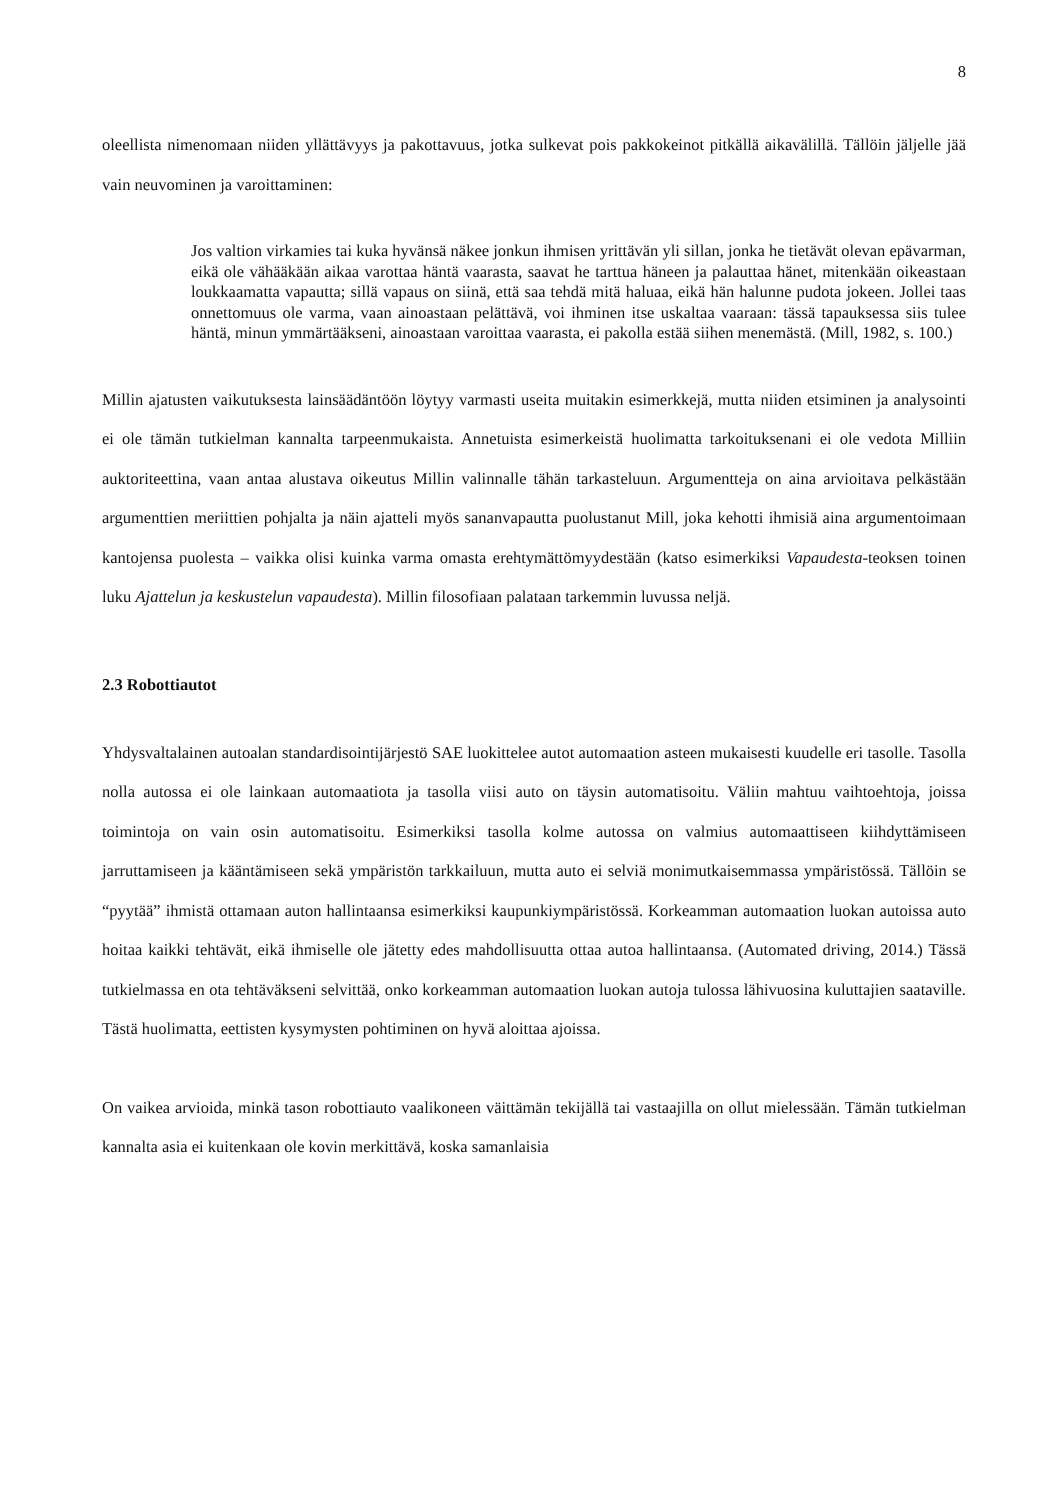8
oleellista nimenomaan niiden yllättävyys ja pakottavuus, jotka sulkevat pois pakkokeinot pitkällä aikavälillä. Tällöin jäljelle jää vain neuvominen ja varoittaminen:
Jos valtion virkamies tai kuka hyvänsä näkee jonkun ihmisen yrittävän yli sillan, jonka he tietävät olevan epävarman, eikä ole vähääkään aikaa varottaa häntä vaarasta, saavat he tarttua häneen ja palauttaa hänet, mitenkään oikeastaan loukkaamatta vapautta; sillä vapaus on siinä, että saa tehdä mitä haluaa, eikä hän halunne pudota jokeen. Jollei taas onnettomuus ole varma, vaan ainoastaan pelättävä, voi ihminen itse uskaltaa vaaraan: tässä tapauksessa siis tulee häntä, minun ymmärtääkseni, ainoastaan varoittaa vaarasta, ei pakolla estää siihen menemästä. (Mill, 1982, s. 100.)
Millin ajatusten vaikutuksesta lainsäädäntöön löytyy varmasti useita muitakin esimerkkejä, mutta niiden etsiminen ja analysointi ei ole tämän tutkielman kannalta tarpeenmukaista. Annetuista esimerkeistä huolimatta tarkoituksenani ei ole vedota Milliin auktoriteettina, vaan antaa alustava oikeutus Millin valinnalle tähän tarkasteluun. Argumentteja on aina arvioitava pelkästään argumenttien meriittien pohjalta ja näin ajatteli myös sananvapautta puolustanut Mill, joka kehotti ihmisiä aina argumentoimaan kantojensa puolesta – vaikka olisi kuinka varma omasta erehtymättömyydestään (katso esimerkiksi Vapaudesta-teoksen toinen luku Ajattelun ja keskustelun vapaudesta). Millin filosofiaan palataan tarkemmin luvussa neljä.
2.3 Robottiautot
Yhdysvaltalainen autoalan standardisointijärjestö SAE luokittelee autot automaation asteen mukaisesti kuudelle eri tasolle. Tasolla nolla autossa ei ole lainkaan automaatiota ja tasolla viisi auto on täysin automatisoitu. Väliin mahtuu vaihtoehtoja, joissa toimintoja on vain osin automatisoitu. Esimerkiksi tasolla kolme autossa on valmius automaattiseen kiihdyttämiseen jarruttamiseen ja kääntämiseen sekä ympäristön tarkkailuun, mutta auto ei selviä monimutkaisemmassa ympäristössä. Tällöin se “pyytää” ihmistä ottamaan auton hallintaansa esimerkiksi kaupunkiympäristössä. Korkeamman automaation luokan autoissa auto hoitaa kaikki tehtävät, eikä ihmiselle ole jätetty edes mahdollisuutta ottaa autoa hallintaansa. (Automated driving, 2014.) Tässä tutkielmassa en ota tehtäväkseni selvittää, onko korkeamman automaation luokan autoja tulossa lähivuosina kuluttajien saataville. Tästä huolimatta, eettisten kysymysten pohtiminen on hyvä aloittaa ajoissa.
On vaikea arvioida, minkä tason robottiauto vaalikoneen väittämän tekijällä tai vastaajilla on ollut mielessään. Tämän tutkielman kannalta asia ei kuitenkaan ole kovin merkittävä, koska samanlaisia